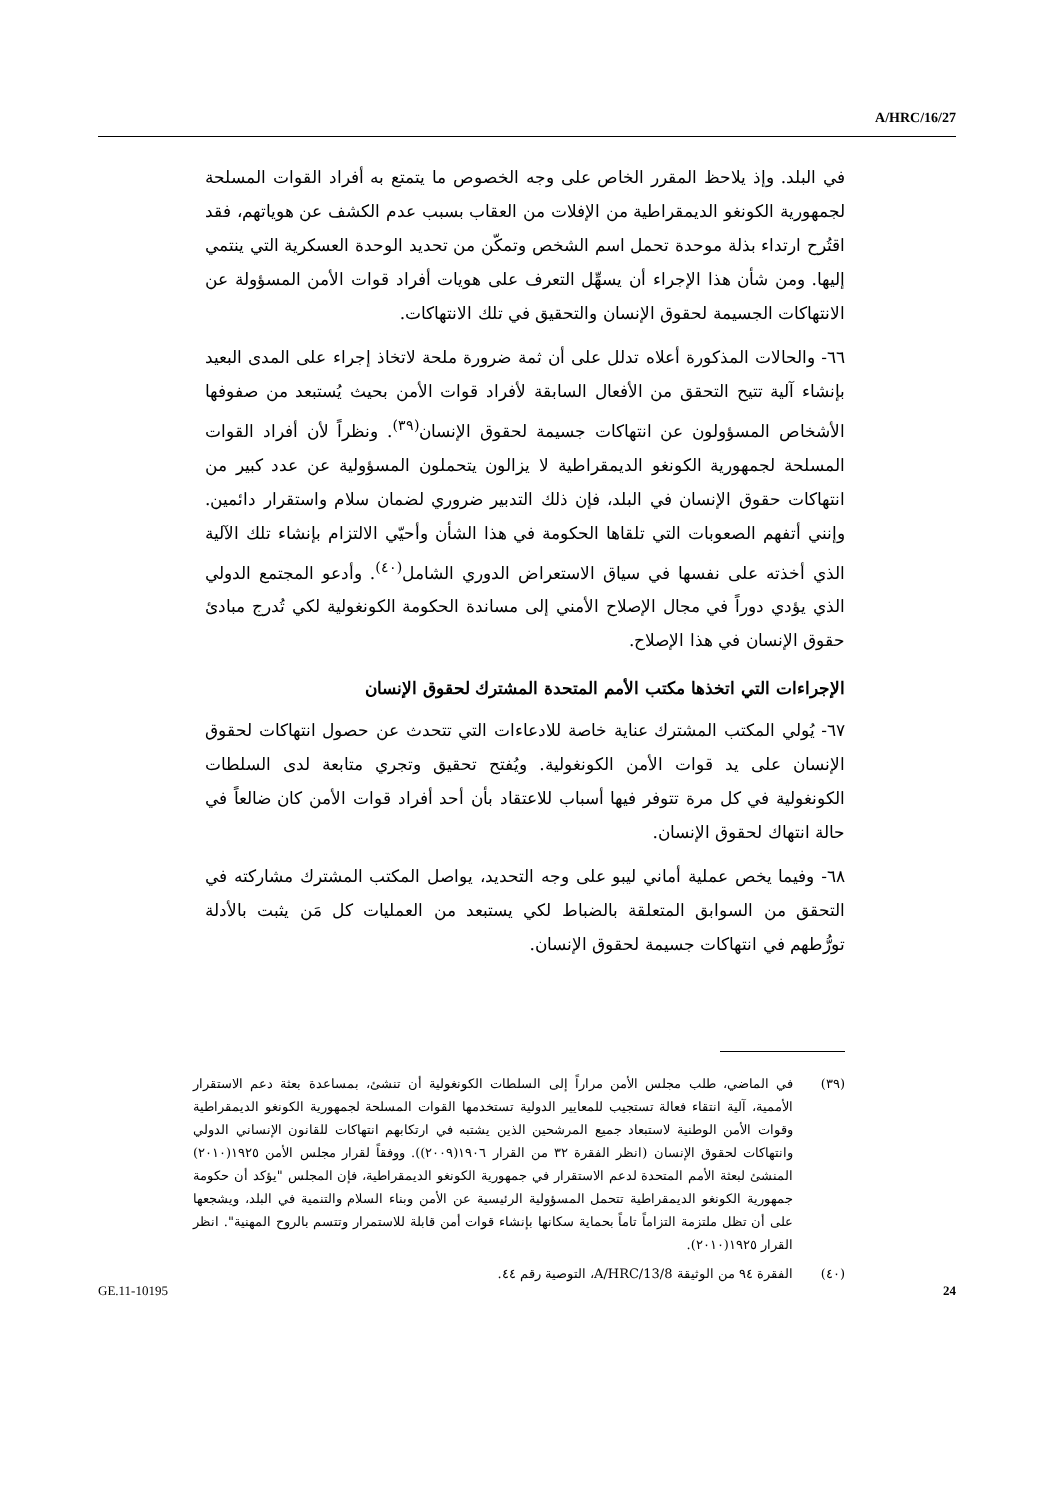A/HRC/16/27
في البلد. وإذ يلاحظ المقرر الخاص على وجه الخصوص ما يتمتع به أفراد القوات المسلحة لجمهورية الكونغو الديمقراطية من الإفلات من العقاب بسبب عدم الكشف عن هوياتهم، فقد اقتُرح ارتداء بذلة موحدة تحمل اسم الشخص وتمكّن من تحديد الوحدة العسكرية التي ينتمي إليها. ومن شأن هذا الإجراء أن يسهِّل التعرف على هويات أفراد قوات الأمن المسؤولة عن الانتهاكات الجسيمة لحقوق الإنسان والتحقيق في تلك الانتهاكات.
٦٦- والحالات المذكورة أعلاه تدلل على أن ثمة ضرورة ملحة لاتخاذ إجراء على المدى البعيد بإنشاء آلية تتيح التحقق من الأفعال السابقة لأفراد قوات الأمن بحيث يُستبعد من صفوفها الأشخاص المسؤولون عن انتهاكات جسيمة لحقوق الإنسان<sup>(٣٩)</sup>. ونظراً لأن أفراد القوات المسلحة لجمهورية الكونغو الديمقراطية لا يزالون يتحملون المسؤولية عن عدد كبير من انتهاكات حقوق الإنسان في البلد، فإن ذلك التدبير ضروري لضمان سلام واستقرار دائمين. وإنني أتفهم الصعوبات التي تلقاها الحكومة في هذا الشأن وأحيّي الالتزام بإنشاء تلك الآلية الذي أخذته على نفسها في سياق الاستعراض الدوري الشامل<sup>(٤٠)</sup>. وأدعو المجتمع الدولي الذي يؤدي دوراً في مجال الإصلاح الأمني إلى مساندة الحكومة الكونغولية لكي تُدرج مبادئ حقوق الإنسان في هذا الإصلاح.
الإجراءات التي اتخذها مكتب الأمم المتحدة المشترك لحقوق الإنسان
٦٧- يُولي المكتب المشترك عناية خاصة للادعاءات التي تتحدث عن حصول انتهاكات لحقوق الإنسان على يد قوات الأمن الكونغولية. ويُفتح تحقيق وتجري متابعة لدى السلطات الكونغولية في كل مرة تتوفر فيها أسباب للاعتقاد بأن أحد أفراد قوات الأمن كان ضالعاً في حالة انتهاك لحقوق الإنسان.
٦٨- وفيما يخص عملية أماني ليبو على وجه التحديد، يواصل المكتب المشترك مشاركته في التحقق من السوابق المتعلقة بالضباط لكي يستبعد من العمليات كل مَن يثبت بالأدلة تورُّطهم في انتهاكات جسيمة لحقوق الإنسان.
(٣٩) في الماضي، طلب مجلس الأمن مراراً إلى السلطات الكونغولية أن تنشئ، بمساعدة بعثة دعم الاستقرار الأممية، آلية انتقاء فعالة تستجيب للمعايير الدولية تستخدمها القوات المسلحة لجمهورية الكونغو الديمقراطية وقوات الأمن الوطنية لاستبعاد جميع المرشحين الذين يشتبه في ارتكابهم انتهاكات للقانون الإنساني الدولي وانتهاكات لحقوق الإنسان (انظر الفقرة ٣٢ من القرار ١٩٠٦(٢٠٠٩)). ووفقاً لقرار مجلس الأمن ١٩٢٥(٢٠١٠) المنشئ لبعثة الأمم المتحدة لدعم الاستقرار في جمهورية الكونغو الديمقراطية، فإن المجلس "يؤكد أن حكومة جمهورية الكونغو الديمقراطية تتحمل المسؤولية الرئيسية عن الأمن وبناء السلام والتنمية في البلد، ويشجعها على أن تظل ملتزمة التزاماً تاماً بحماية سكانها بإنشاء قوات أمن قابلة للاستمرار وتتسم بالروح المهنية". انظر القرار ١٩٢٥(٢٠١٠).
(٤٠) الفقرة ٩٤ من الوثيقة A/HRC/13/8، التوصية رقم ٤٤.
GE.11-10195 24